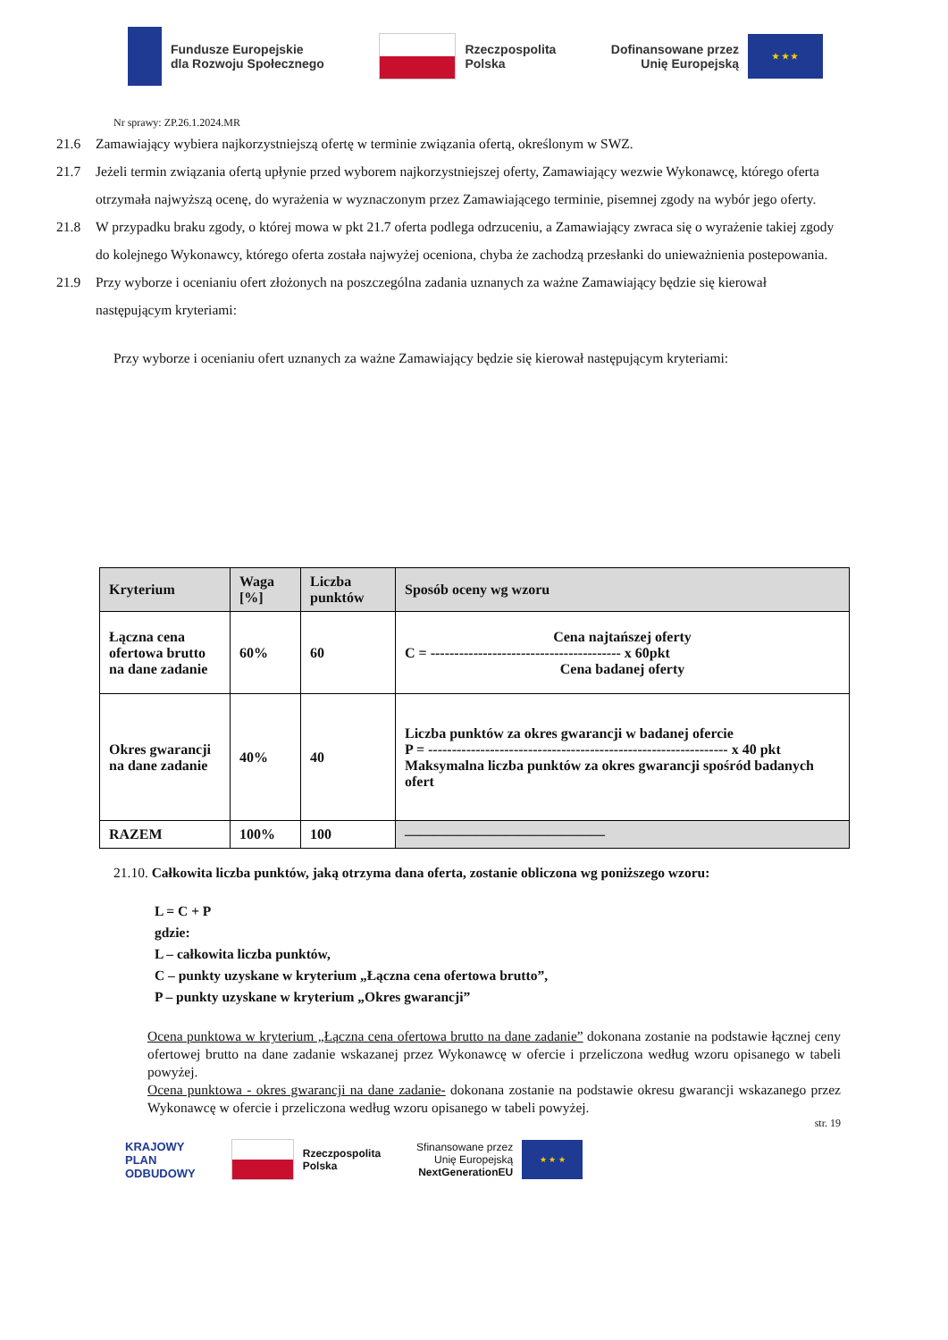Fundusze Europejskie
dla Rozwoju Społecznego
Rzeczpospolita
Polska
Dofinansowane przez
Unię Europejską
★ ★ ★
Nr sprawy: ZP.26.1.2024.MR
21.6 Zamawiający wybiera najkorzystniejszą ofertę w terminie związania ofertą, określonym w SWZ.
21.7 Jeżeli termin związania ofertą upłynie przed wyborem najkorzystniejszej oferty, Zamawiający wezwie Wykonawcę, którego oferta otrzymała najwyższą ocenę, do wyrażenia w wyznaczonym przez Zamawiającego terminie, pisemnej zgody na wybór jego oferty.
21.8 W przypadku braku zgody, o której mowa w pkt 21.7 oferta podlega odrzuceniu, a Zamawiający zwraca się o wyrażenie takiej zgody do kolejnego Wykonawcy, którego oferta została najwyżej oceniona, chyba że zachodzą przesłanki do unieważnienia postepowania.
21.9 Przy wyborze i ocenianiu ofert złożonych na poszczególna zadania uznanych za ważne Zamawiający będzie się kierował następującym kryteriami:
Przy wyborze i ocenianiu ofert uznanych za ważne Zamawiający będzie się kierował następującym kryteriami:
| Kryterium | Waga [%] | Liczba punktów | Sposób oceny wg wzoru |
| --- | --- | --- | --- |
| Łączna cena ofertowa brutto na dane zadanie | 60% | 60 | Cena najtańszej oferty C = ---------------------------------------- x 60pkt Cena badanej oferty |
| Okres gwarancji na dane zadanie | 40% | 40 | Liczba punktów za okres gwarancji w badanej ofercie P = --------------------------------------------------------------- x 40 pkt Maksymalna liczba punktów za okres gwarancji spośród badanych ofert |
| RAZEM | 100% | 100 | —————————————— |
21.10. Całkowita liczba punktów, jaką otrzyma dana oferta, zostanie obliczona wg poniższego wzoru:
L = C + P
gdzie:
L – całkowita liczba punktów,
C – punkty uzyskane w kryterium „Łączna cena ofertowa brutto”,
P – punkty uzyskane w kryterium „Okres gwarancji”
Ocena punktowa w kryterium „Łączna cena ofertowa brutto na dane zadanie” dokonana zostanie na podstawie łącznej ceny ofertowej brutto na dane zadanie wskazanej przez Wykonawcę w ofercie i przeliczona według wzoru opisanego w tabeli powyżej.
Ocena punktowa - okres gwarancji na dane zadanie- dokonana zostanie na podstawie okresu gwarancji wskazanego przez Wykonawcę w ofercie i przeliczona według wzoru opisanego w tabeli powyżej.
str. 19
KRAJOWY
PLAN
ODBUDOWY
Rzeczpospolita
Polska
Sfinansowane przez
Unię Europejską
NextGenerationEU
★ ★ ★